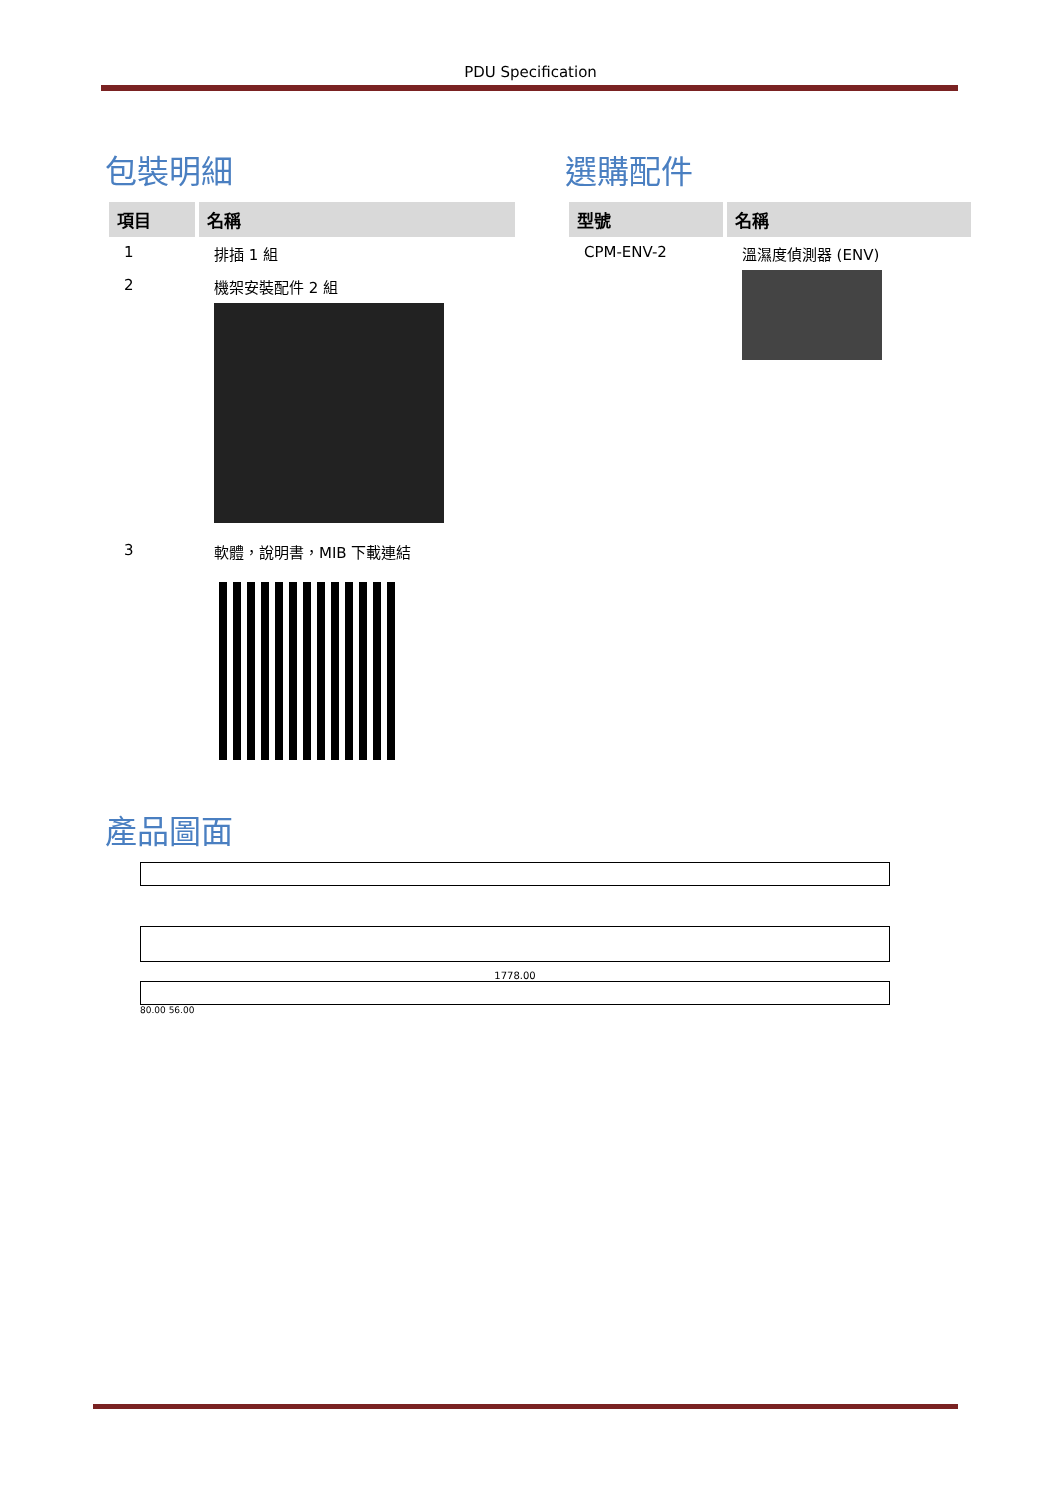PDU Specification
包裝明細
| 項目 | 名稱 |
| --- | --- |
| 1 | 排插 1 組 |
| 2 | 機架安裝配件 2 組 |
| 3 | 軟體，說明書，MIB 下載連結 |
選購配件
| 型號 | 名稱 |
| --- | --- |
| CPM-ENV-2 | 溫濕度偵測器 (ENV) |
產品圖面
1778.00
80.00 56.00